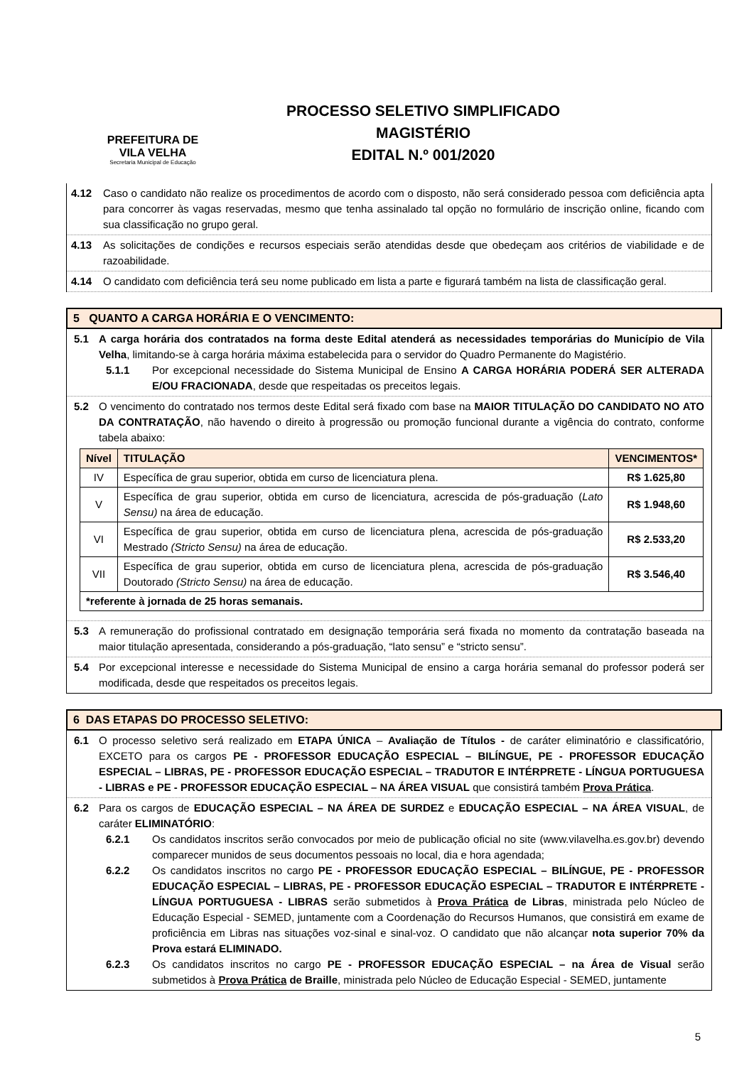PREFEITURA DE
VILA VELHA
Secretaria Municipal de Educação
PROCESSO SELETIVO SIMPLIFICADO
MAGISTÉRIO
EDITAL N.º 001/2020
4.12 Caso o candidato não realize os procedimentos de acordo com o disposto, não será considerado pessoa com deficiência apta para concorrer às vagas reservadas, mesmo que tenha assinalado tal opção no formulário de inscrição online, ficando com sua classificação no grupo geral.
4.13 As solicitações de condições e recursos especiais serão atendidas desde que obedeçam aos critérios de viabilidade e de razoabilidade.
4.14 O candidato com deficiência terá seu nome publicado em lista a parte e figurará também na lista de classificação geral.
5 QUANTO A CARGA HORÁRIA E O VENCIMENTO:
5.1 A carga horária dos contratados na forma deste Edital atenderá as necessidades temporárias do Município de Vila Velha, limitando-se à carga horária máxima estabelecida para o servidor do Quadro Permanente do Magistério.
5.1.1 Por excepcional necessidade do Sistema Municipal de Ensino A CARGA HORÁRIA PODERÁ SER ALTERADA E/OU FRACIONADA, desde que respeitadas os preceitos legais.
5.2 O vencimento do contratado nos termos deste Edital será fixado com base na MAIOR TITULAÇÃO DO CANDIDATO NO ATO DA CONTRATAÇÃO, não havendo o direito à progressão ou promoção funcional durante a vigência do contrato, conforme tabela abaixo:
| Nível | TITULAÇÃO | VENCIMENTOS* |
| --- | --- | --- |
| IV | Específica de grau superior, obtida em curso de licenciatura plena. | R$ 1.625,80 |
| V | Específica de grau superior, obtida em curso de licenciatura, acrescida de pós-graduação ( Lato Sensu) na área de educação. | R$ 1.948,60 |
| VI | Específica de grau superior, obtida em curso de licenciatura plena, acrescida de pós-graduação Mestrado (Stricto Sensu) na área de educação. | R$ 2.533,20 |
| VII | Específica de grau superior, obtida em curso de licenciatura plena, acrescida de pós-graduação Doutorado (Stricto Sensu) na área de educação. | R$ 3.546,40 |
| *referente à jornada de 25 horas semanais. | | |
5.3 A remuneração do profissional contratado em designação temporária será fixada no momento da contratação baseada na maior titulação apresentada, considerando a pós-graduação, “lato sensu” e “stricto sensu”.
5.4 Por excepcional interesse e necessidade do Sistema Municipal de ensino a carga horária semanal do professor poderá ser modificada, desde que respeitados os preceitos legais.
6 DAS ETAPAS DO PROCESSO SELETIVO:
6.1 O processo seletivo será realizado em ETAPA ÚNICA – Avaliação de Títulos - de caráter eliminatório e classificatório, EXCETO para os cargos PE - PROFESSOR EDUCAÇÃO ESPECIAL – BILÍNGUE, PE - PROFESSOR EDUCAÇÃO ESPECIAL – LIBRAS, PE - PROFESSOR EDUCAÇÃO ESPECIAL – TRADUTOR E INTÉRPRETE - LÍNGUA PORTUGUESA - LIBRAS e PE - PROFESSOR EDUCAÇÃO ESPECIAL – NA ÁREA VISUAL que consistirá também Prova Prática.
6.2 Para os cargos de EDUCAÇÃO ESPECIAL – NA ÁREA DE SURDEZ e EDUCAÇÃO ESPECIAL – NA ÁREA VISUAL, de caráter ELIMINATÓRIO:
6.2.1 Os candidatos inscritos serão convocados por meio de publicação oficial no site (www.vilavelha.es.gov.br) devendo comparecer munidos de seus documentos pessoais no local, dia e hora agendada;
6.2.2 Os candidatos inscritos no cargo PE - PROFESSOR EDUCAÇÃO ESPECIAL – BILÍNGUE, PE - PROFESSOR EDUCAÇÃO ESPECIAL – LIBRAS, PE - PROFESSOR EDUCAÇÃO ESPECIAL – TRADUTOR E INTÉRPRETE - LÍNGUA PORTUGUESA - LIBRAS serão submetidos à Prova Prática de Libras, ministrada pelo Núcleo de Educação Especial - SEMED, juntamente com a Coordenação do Recursos Humanos, que consistirá em exame de proficiência em Libras nas situações voz-sinal e sinal-voz. O candidato que não alcançar nota superior 70% da Prova estará ELIMINADO.
6.2.3 Os candidatos inscritos no cargo PE - PROFESSOR EDUCAÇÃO ESPECIAL – na Área de Visual serão submetidos à Prova Prática de Braille, ministrada pelo Núcleo de Educação Especial - SEMED, juntamente
5